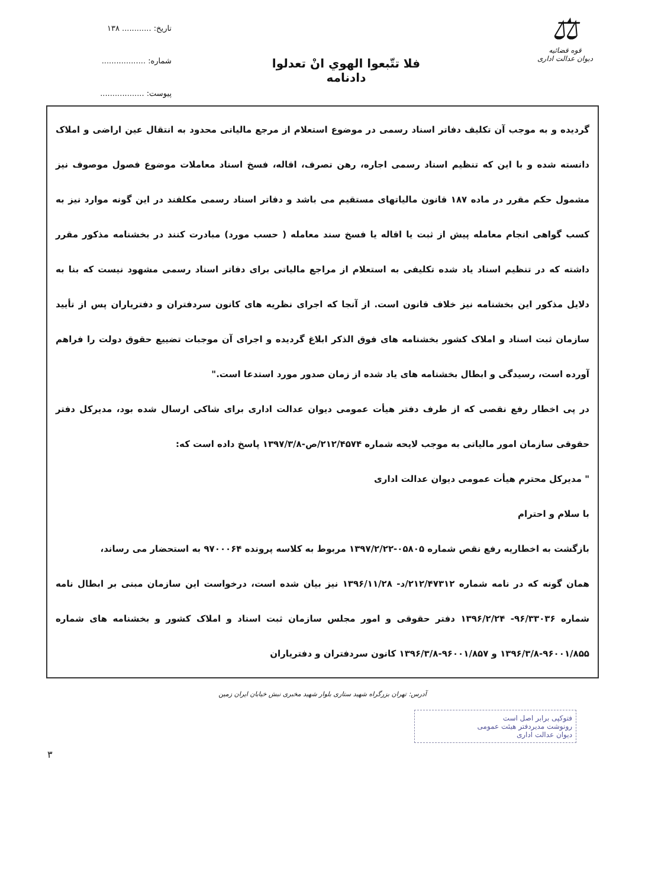⚖
قوه قضائیه
دیوان عدالت اداری
فلا تتّبعوا الهوي انْ تعدلوا
دادنامه
تاریخ: ............ ۱۳۸
شماره: ..................
پیوست: ..................
گردیده و به موجب آن تکلیف دفاتر اسناد رسمی در موضوع استعلام از مرجع مالیاتی محدود به انتقال عین اراضی و املاک دانسته شده و با این که تنظیم اسناد رسمی اجاره، رهن تصرف، اقاله، فسخ اسناد معاملات موضوع فصول موصوف نیز مشمول حکم مقرر در ماده ۱۸۷ قانون مالیاتهای مستقیم می باشد و دفاتر اسناد رسمی مکلفند در این گونه موارد نیز به کسب گواهی انجام معامله پیش از ثبت یا اقاله یا فسخ سند معامله ( حسب مورد) مبادرت کنند در بخشنامه مذکور مقرر داشته که در تنظیم اسناد یاد شده تکلیفی به استعلام از مراجع مالیاتی برای دفاتر اسناد رسمی مشهود نیست که بنا به دلایل مذکور این بخشنامه نیز خلاف قانون است. از آنجا که اجرای نظریه های کانون سردفتران و دفتریاران پس از تأیید سازمان ثبت اسناد و املاک کشور بخشنامه های فوق الذکر ابلاغ گردیده و اجرای آن موجبات تضییع حقوق دولت را فراهم آورده است، رسیدگی و ابطال بخشنامه های یاد شده از زمان صدور مورد استدعا است."
در پی اخطار رفع نقصی که از طرف دفتر هیأت عمومی دیوان عدالت اداری برای شاکی ارسال شده بود، مدیرکل دفتر حقوقی سازمان امور مالیاتی به موجب لایحه شماره ۲۱۲/۴۵۷۴/ص-۱۳۹۷/۳/۸ پاسخ داده است که:
" مدیرکل محترم هیأت عمومی دیوان عدالت اداری
با سلام و احترام
بازگشت به اخطاریه رفع نقص شماره ۰۵۸۰۵-۱۳۹۷/۲/۲۲ مربوط به کلاسه پرونده ۹۷۰۰۰۶۴ به استحضار می رساند،
همان گونه که در نامه شماره ۲۱۲/۴۷۳۱۲/د- ۱۳۹۶/۱۱/۲۸ نیز بیان شده است، درخواست این سازمان مبنی بر ابطال نامه شماره ۹۶/۳۳۰۳۶- ۱۳۹۶/۲/۲۴ دفتر حقوقی و امور مجلس سازمان ثبت اسناد و املاک کشور و بخشنامه های شماره ۹۶۰۰۱/۸۵۵-۱۳۹۶/۳/۸ و ۹۶۰۰۱/۸۵۷-۱۳۹۶/۳/۸ کانون سردفتران و دفتریاران
آدرس: تهران بزرگراه شهید ستاری بلوار شهید مخبری نبش خیابان ایران زمین
فتوکپی برابر اصل است
رونوشت مدیردفتر هیئت عمومی
دیوان عدالت اداری
۳